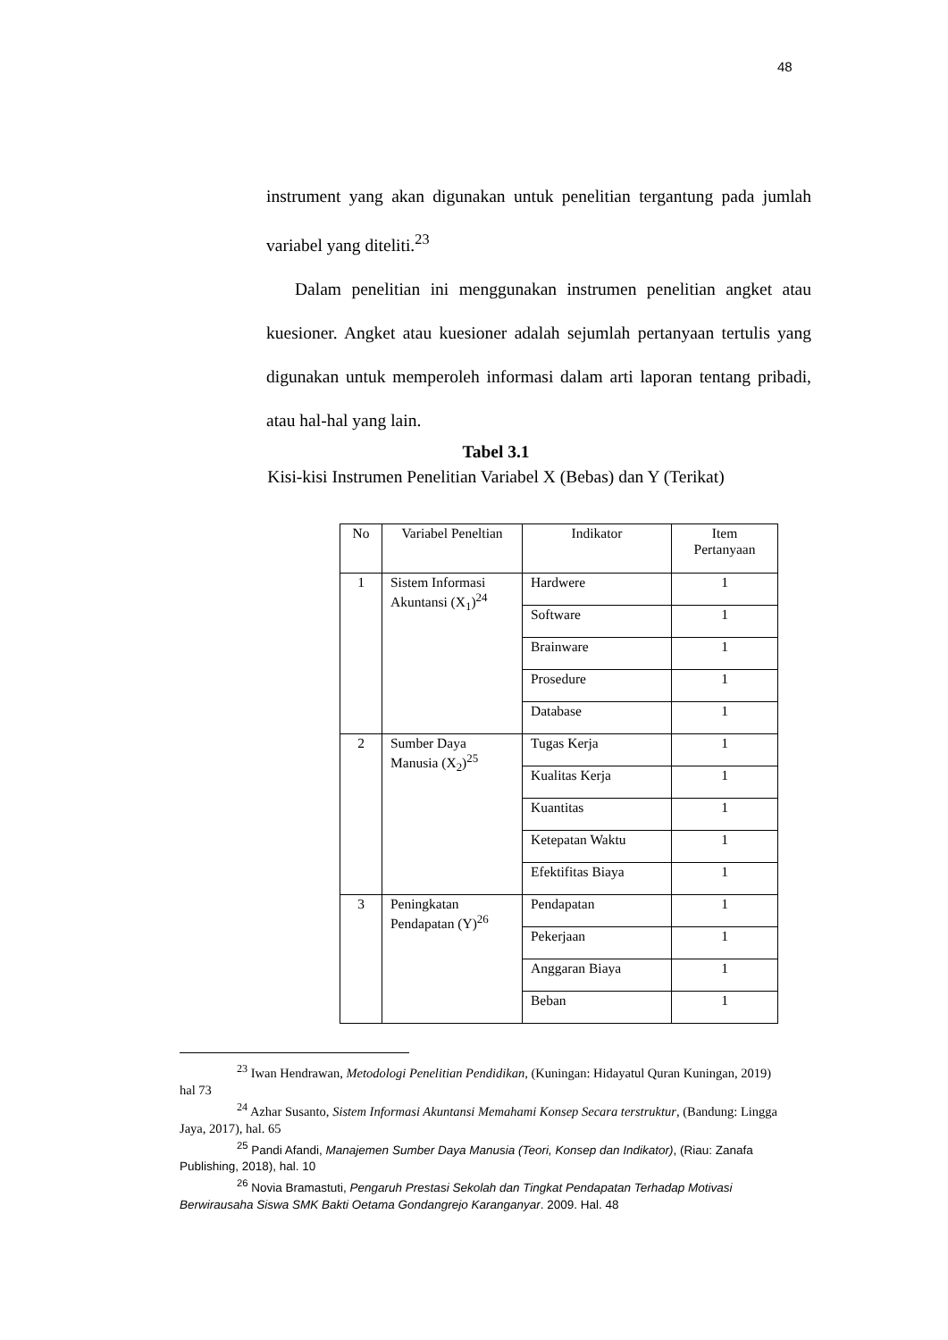48
instrument yang akan digunakan untuk penelitian tergantung pada jumlah variabel yang diteliti.<sup>23</sup>
Dalam penelitian ini menggunakan instrumen penelitian angket atau kuesioner. Angket atau kuesioner adalah sejumlah pertanyaan tertulis yang digunakan untuk memperoleh informasi dalam arti laporan tentang pribadi, atau hal-hal yang lain.
Tabel 3.1
Kisi-kisi Instrumen Penelitian Variabel X (Bebas) dan Y (Terikat)
| No | Variabel Peneltian | Indikator | Item Pertanyaan |
| --- | --- | --- | --- |
| 1 | Sistem Informasi Akuntansi (X<sub>1</sub>)<sup>24</sup> | Hardwere | 1 |
| | | Software | 1 |
| | | Brainware | 1 |
| | | Prosedure | 1 |
| | | Database | 1 |
| 2 | Sumber Daya Manusia (X<sub>2</sub>)<sup>25</sup> | Tugas Kerja | 1 |
| | | Kualitas Kerja | 1 |
| | | Kuantitas | 1 |
| | | Ketepatan Waktu | 1 |
| | | Efektifitas Biaya | 1 |
| 3 | Peningkatan Pendapatan (Y)<sup>26</sup> | Pendapatan | 1 |
| | | Pekerjaan | 1 |
| | | Anggaran Biaya | 1 |
| | | Beban | 1 |
<sup>23</sup> Iwan Hendrawan, Metodologi Penelitian Pendidikan, (Kuningan: Hidayatul Quran Kuningan, 2019) hal 73
<sup>24</sup> Azhar Susanto, Sistem Informasi Akuntansi Memahami Konsep Secara terstruktur, (Bandung: Lingga Jaya, 2017), hal. 65
<sup>25</sup> Pandi Afandi, Manajemen Sumber Daya Manusia (Teori, Konsep dan Indikator), (Riau: Zanafa Publishing, 2018), hal. 10
<sup>26</sup> Novia Bramastuti, Pengaruh Prestasi Sekolah dan Tingkat Pendapatan Terhadap Motivasi Berwirausaha Siswa SMK Bakti Oetama Gondangrejo Karanganyar. 2009. Hal. 48